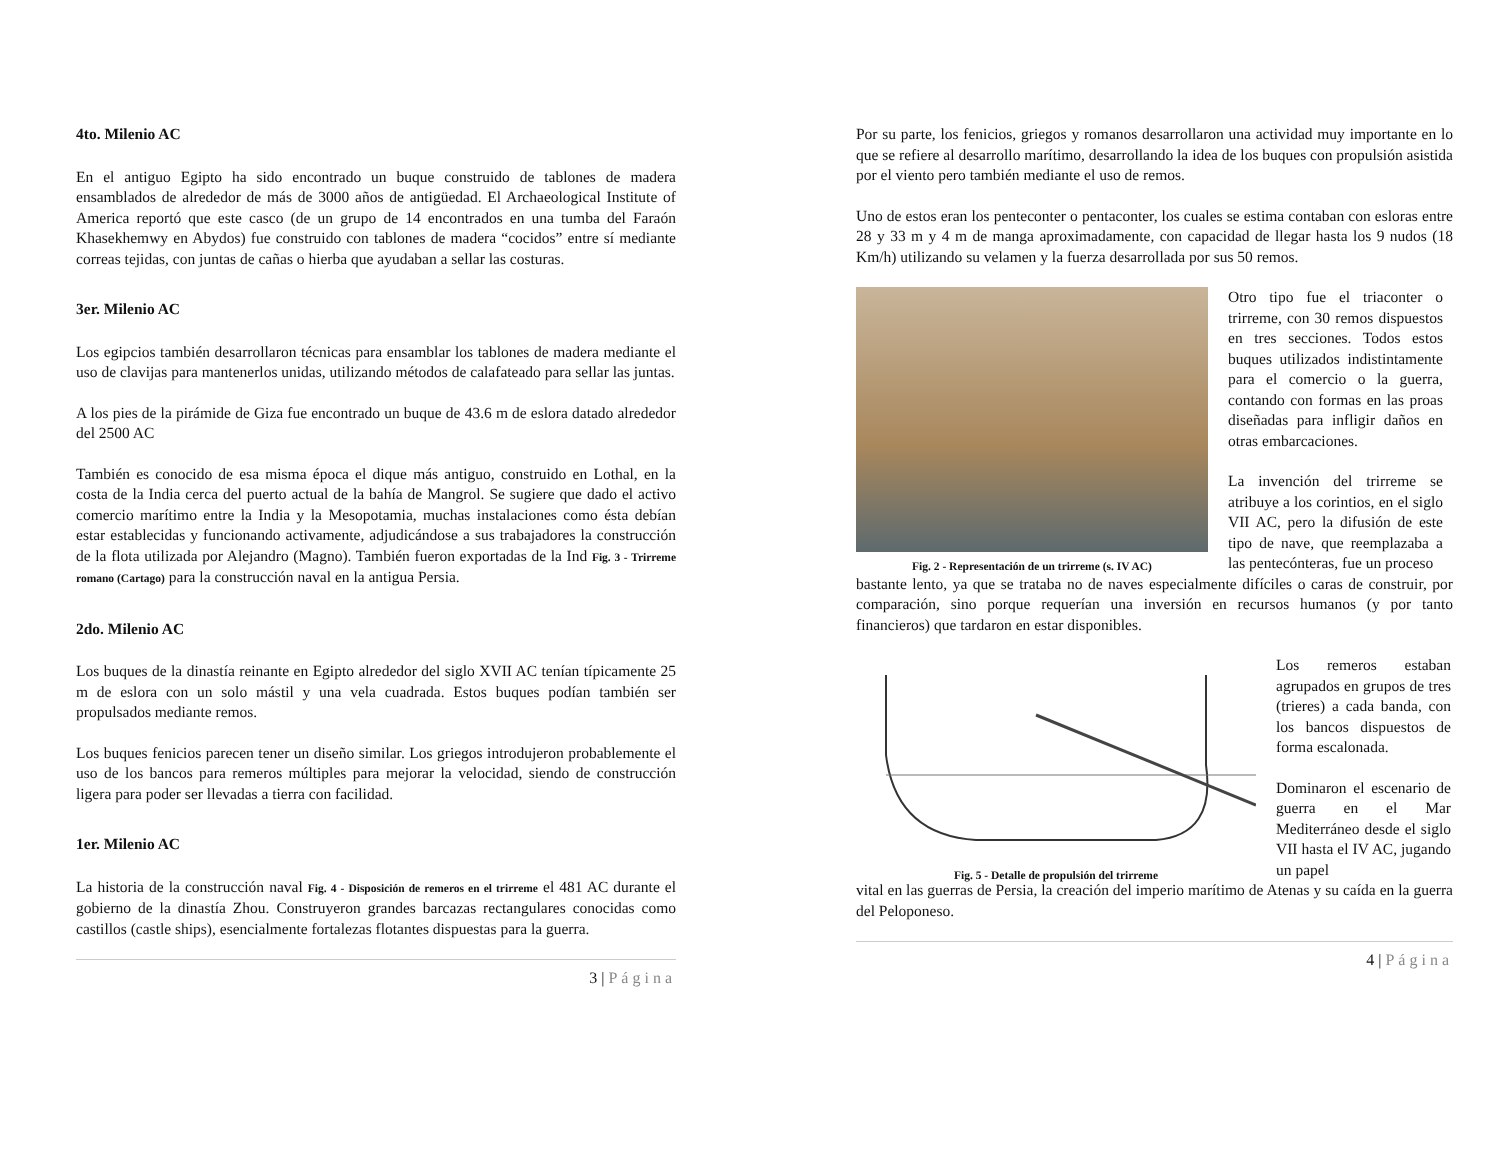4to. Milenio AC
En el antiguo Egipto ha sido encontrado un buque construido de tablones de madera ensamblados de alrededor de más de 3000 años de antigüedad. El Archaeological Institute of America reportó que este casco (de un grupo de 14 encontrados en una tumba del Faraón Khasekhemwy en Abydos) fue construido con tablones de madera “cocidos” entre sí mediante correas tejidas, con juntas de cañas o hierba que ayudaban a sellar las costuras.
3er. Milenio AC
Los egipcios también desarrollaron técnicas para ensamblar los tablones de madera mediante el uso de clavijas para mantenerlos unidas, utilizando métodos de calafateado para sellar las juntas.
A los pies de la pirámide de Giza fue encontrado un buque de 43.6 m de eslora datado alrededor del 2500 AC
También es conocido de esa misma época el dique más antiguo, construido en Lothal, en la costa de la India cerca del puerto actual de la bahía de Mangrol. Se sugiere que dado el activo comercio marítimo entre la India y la Mesopotamia, muchas instalaciones como ésta debían estar establecidas y funcionando activamente, adjudicándose a sus trabajadores la construcción de la flota utilizada por Alejandro (Magno). También fueron exportadas de la Ind Fig. 3 - Trirreme romano (Cartago) para la construcción naval en la antigua Persia.
2do. Milenio AC
Los buques de la dinastía reinante en Egipto alrededor del siglo XVII AC tenían típicamente 25 m de eslora con un solo mástil y una vela cuadrada. Estos buques podían también ser propulsados mediante remos.
Los buques fenicios parecen tener un diseño similar. Los griegos introdujeron probablemente el uso de los bancos para remeros múltiples para mejorar la velocidad, siendo de construcción ligera para poder ser llevadas a tierra con facilidad.
1er. Milenio AC
La historia de la construcción naval Fig. 4 - Disposición de remeros en el trirreme el 481 AC durante el gobierno de la dinastía Zhou. Construyeron grandes barcazas rectangulares conocidas como castillos (castle ships), esencialmente fortalezas flotantes dispuestas para la guerra.
3 | Página
Por su parte, los fenicios, griegos y romanos desarrollaron una actividad muy importante en lo que se refiere al desarrollo marítimo, desarrollando la idea de los buques con propulsión asistida por el viento pero también mediante el uso de remos.
Uno de estos eran los penteconter o pentaconter, los cuales se estima contaban con esloras entre 28 y 33 m y 4 m de manga aproximadamente, con capacidad de llegar hasta los 9 nudos (18 Km/h) utilizando su velamen y la fuerza desarrollada por sus 50 remos.
Fig. 2 - Representación de un trirreme (s. IV AC)
Otro tipo fue el triaconter o trirreme, con 30 remos dispuestos en tres secciones. Todos estos buques utilizados indistintamente para el comercio o la guerra, contando con formas en las proas diseñadas para infligir daños en otras embarcaciones.
La invención del trirreme se atribuye a los corintios, en el siglo VII AC, pero la difusión de este tipo de nave, que reemplazaba a las pentecónteras, fue un proceso
bastante lento, ya que se trataba no de naves especialmente difíciles o caras de construir, por comparación, sino porque requerían una inversión en recursos humanos (y por tanto financieros) que tardaron en estar disponibles.
Fig. 5 - Detalle de propulsión del trirreme
Los remeros estaban agrupados en grupos de tres (trieres) a cada banda, con los bancos dispuestos de forma escalonada.
Dominaron el escenario de guerra en el Mar Mediterráneo desde el siglo VII hasta el IV AC, jugando un papel
vital en las guerras de Persia, la creación del imperio marítimo de Atenas y su caída en la guerra del Peloponeso.
4 | Página